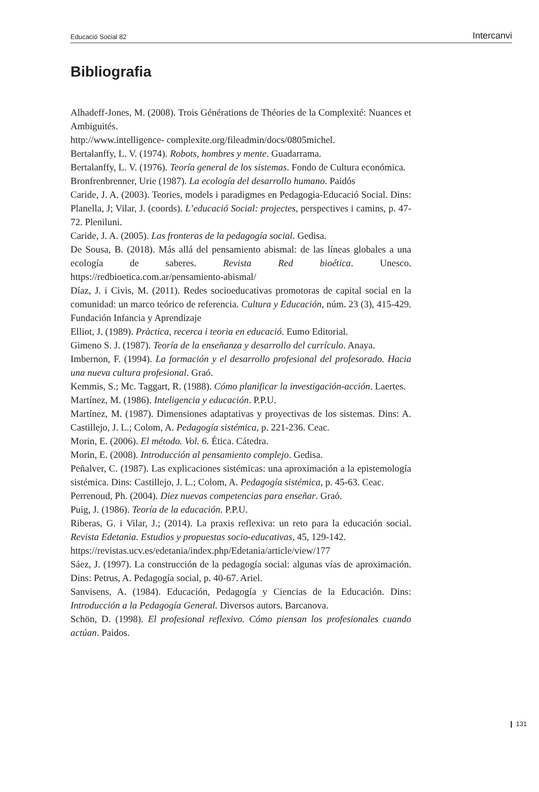Educació Social 82 Intercanvi
Bibliografia
Alhadeff-Jones, M. (2008). Trois Générations de Théories de la Complexité: Nuances et Ambiguités.
http://www.intelligence- complexite.org/fileadmin/docs/0805michel.
Bertalanffy, L. V. (1974). Robots, hombres y mente. Guadarrama.
Bertalanffy, L. V. (1976). Teoría general de los sistemas. Fondo de Cultura económica.
Bronfrenbrenner, Urie (1987). La ecología del desarrollo humano. Paidós
Caride, J. A. (2003). Teories, models i paradigmes en Pedagogia-Educació Social. Dins: Planella, J; Vilar, J. (coords). L’educació Social: projectes, perspectives i camins, p. 47-72. Pleniluni.
Caride, J. A. (2005). Las fronteras de la pedagogía social. Gedisa.
De Sousa, B. (2018). Más allá del pensamiento abismal: de las líneas globales a una ecología de saberes. Revista Red bioética. Unesco. https://redbioetica.com.ar/pensamiento-abismal/
Díaz, J. i Civis, M. (2011). Redes socioeducativas promotoras de capital social en la comunidad: un marco teórico de referencia. Cultura y Educación, núm. 23 (3), 415-429. Fundación Infancia y Aprendizaje
Elliot, J. (1989). Pràctica, recerca i teoria en educació. Eumo Editorial.
Gimeno S. J. (1987). Teoría de la enseñanza y desarrollo del currículo. Anaya.
Imbernon, F. (1994). La formación y el desarrollo profesional del profesorado. Hacia una nueva cultura profesional. Graó.
Kemmis, S.; Mc. Taggart, R. (1988). Cómo planificar la investigación-acción. Laertes.
Martínez, M. (1986). Inteligencia y educación. P.P.U.
Martínez, M. (1987). Dimensiones adaptativas y proyectivas de los sistemas. Dins: A. Castillejo, J. L.; Colom, A. Pedagogía sistémica, p. 221-236. Ceac.
Morin, E. (2006). El método. Vol. 6. Ética. Cátedra.
Morin, E. (2008). Introducción al pensamiento complejo. Gedisa.
Peñalver, C. (1987). Las explicaciones sistémicas: una aproximación a la epistemología sistémica. Dins: Castillejo, J. L.; Colom, A. Pedagogía sistémica, p. 45-63. Ceac.
Perrenoud, Ph. (2004). Diez nuevas competencias para enseñar. Graó.
Puig, J. (1986). Teoría de la educación. P.P.U.
Riberas, G. i Vilar, J.; (2014). La praxis reflexiva: un reto para la educación social. Revista Edetania. Estudios y propuestas socio-educativas, 45, 129-142.
https://revistas.ucv.es/edetania/index.php/Edetania/article/view/177
Sáez, J. (1997). La construcción de la pedagogía social: algunas vías de aproximación. Dins: Petrus, A. Pedagogía social, p. 40-67. Ariel.
Sanvisens, A. (1984). Educación, Pedagogía y Ciencias de la Educación. Dins: Introducción a la Pedagogía General. Diversos autors. Barcanova.
Schön, D. (1998). El profesional reflexivo. Cómo piensan los profesionales cuando actúan. Paidos.
❙ 131